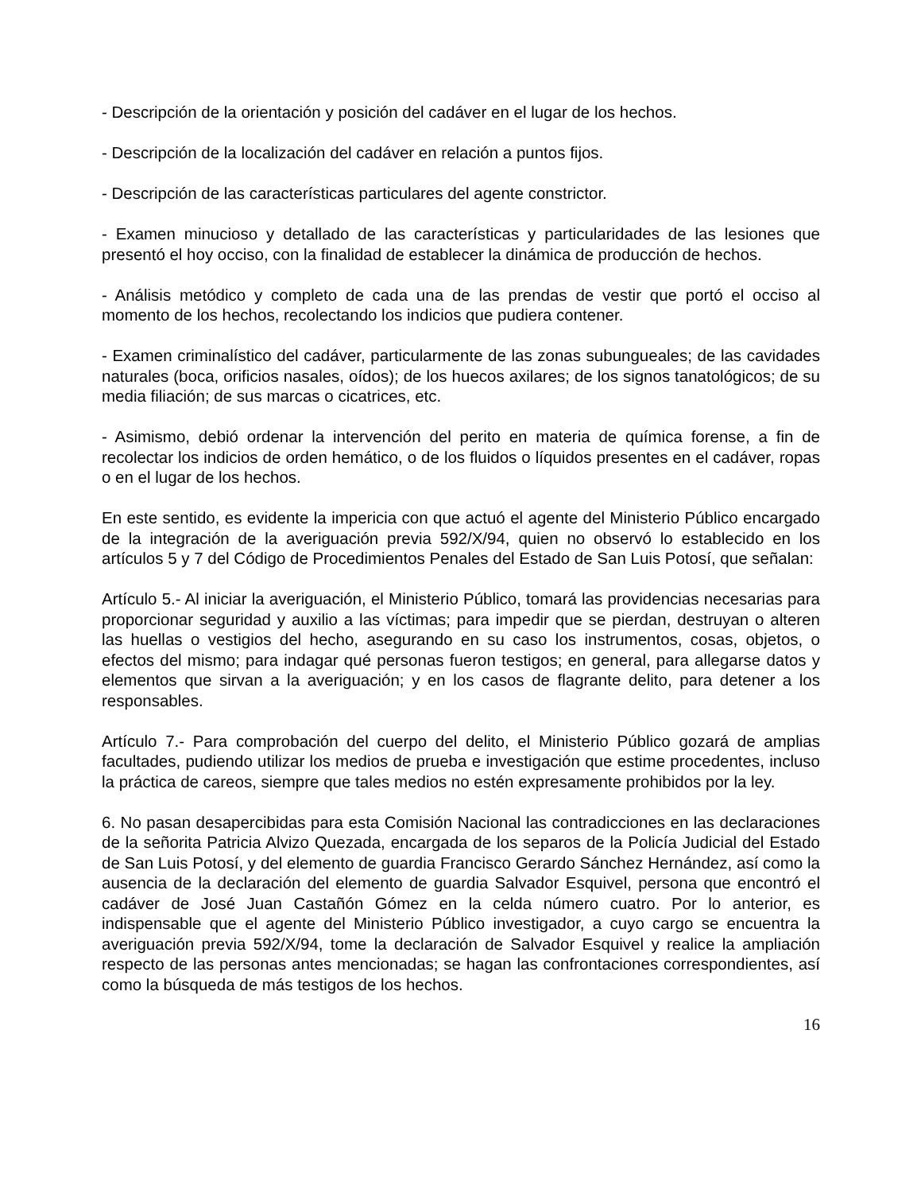- Descripción de la orientación y posición del cadáver en el lugar de los hechos.
- Descripción de la localización del cadáver en relación a puntos fijos.
- Descripción de las características particulares del agente constrictor.
- Examen minucioso y detallado de las características y particularidades de las lesiones que presentó el hoy occiso, con la finalidad de establecer la dinámica de producción de hechos.
- Análisis metódico y completo de cada una de las prendas de vestir que portó el occiso al momento de los hechos, recolectando los indicios que pudiera contener.
- Examen criminalístico del cadáver, particularmente de las zonas subungueales; de las cavidades naturales (boca, orificios nasales, oídos); de los huecos axilares; de los signos tanatológicos; de su media filiación; de sus marcas o cicatrices, etc.
- Asimismo, debió ordenar la intervención del perito en materia de química forense, a fin de recolectar los indicios de orden hemático, o de los fluidos o líquidos presentes en el cadáver, ropas o en el lugar de los hechos.
En este sentido, es evidente la impericia con que actuó el agente del Ministerio Público encargado de la integración de la averiguación previa 592/X/94, quien no observó lo establecido en los artículos 5 y 7 del Código de Procedimientos Penales del Estado de San Luis Potosí, que señalan:
Artículo 5.- Al iniciar la averiguación, el Ministerio Público, tomará las providencias necesarias para proporcionar seguridad y auxilio a las víctimas; para impedir que se pierdan, destruyan o alteren las huellas o vestigios del hecho, asegurando en su caso los instrumentos, cosas, objetos, o efectos del mismo; para indagar qué personas fueron testigos; en general, para allegarse datos y elementos que sirvan a la averiguación; y en los casos de flagrante delito, para detener a los responsables.
Artículo 7.- Para comprobación del cuerpo del delito, el Ministerio Público gozará de amplias facultades, pudiendo utilizar los medios de prueba e investigación que estime procedentes, incluso la práctica de careos, siempre que tales medios no estén expresamente prohibidos por la ley.
6. No pasan desapercibidas para esta Comisión Nacional las contradicciones en las declaraciones de la señorita Patricia Alvizo Quezada, encargada de los separos de la Policía Judicial del Estado de San Luis Potosí, y del elemento de guardia Francisco Gerardo Sánchez Hernández, así como la ausencia de la declaración del elemento de guardia Salvador Esquivel, persona que encontró el cadáver de José Juan Castañón Gómez en la celda número cuatro. Por lo anterior, es indispensable que el agente del Ministerio Público investigador, a cuyo cargo se encuentra la averiguación previa 592/X/94, tome la declaración de Salvador Esquivel y realice la ampliación respecto de las personas antes mencionadas; se hagan las confrontaciones correspondientes, así como la búsqueda de más testigos de los hechos.
16